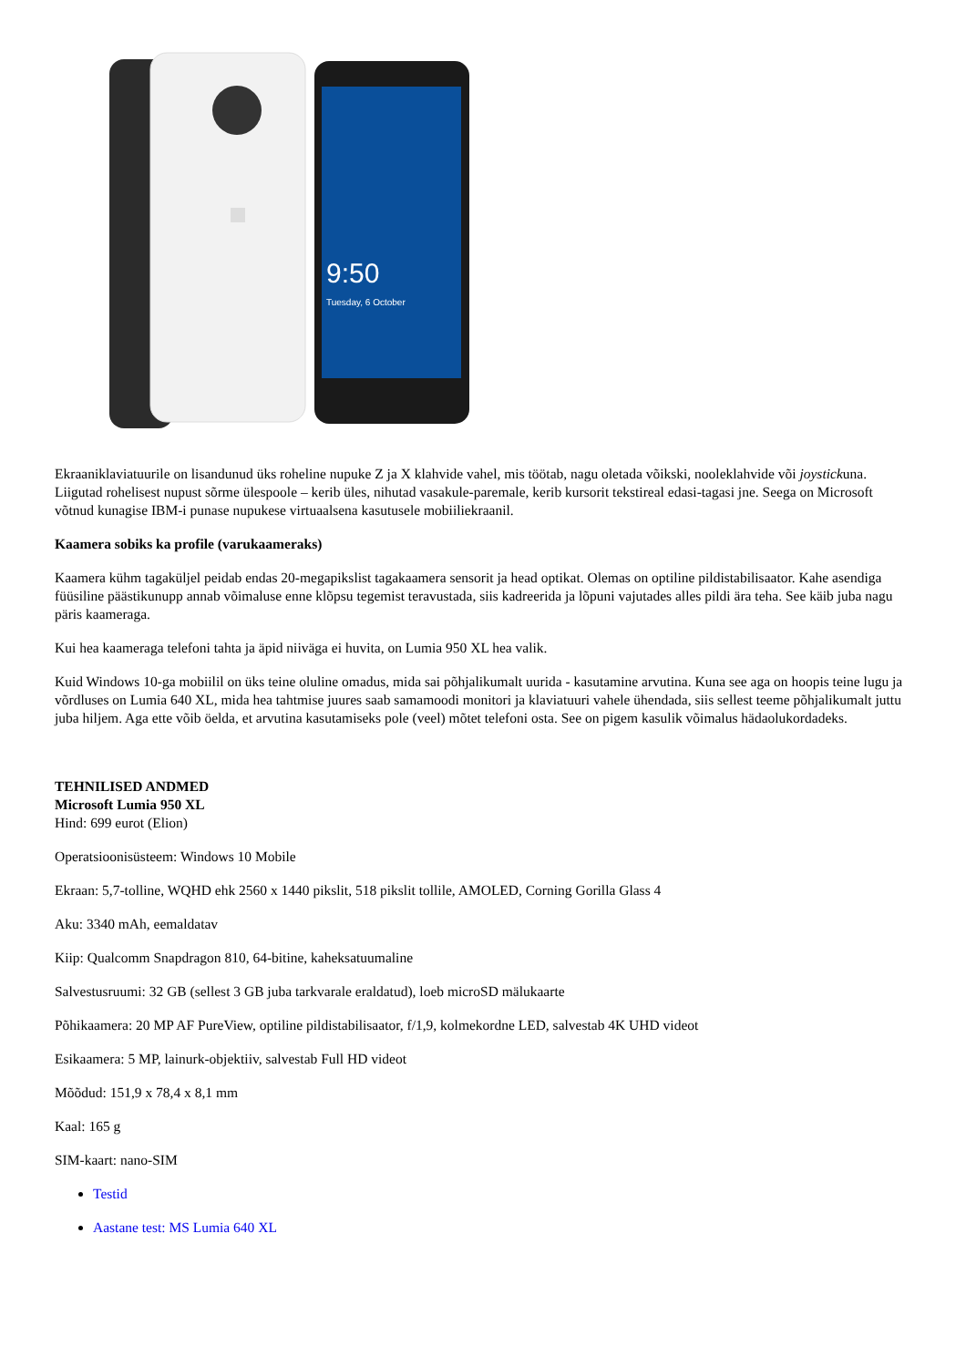9:50
Tuesday, 6 October
Ekraaniklaviatuurile on lisandunud üks roheline nupuke Z ja X klahvide vahel, mis töötab, nagu oletada võikski, nooleklahvide või joystickuna. Liigutad rohelisest nupust sõrme ülespoole – kerib üles, nihutad vasakule-paremale, kerib kursorit tekstireal edasi-tagasi jne. Seega on Microsoft võtnud kunagise IBM-i punase nupukese virtuaalsena kasutusele mobiiliekraanil.
Kaamera sobiks ka profile (varukaameraks)
Kaamera kühm tagaküljel peidab endas 20-megapikslist tagakaamera sensorit ja head optikat. Olemas on optiline pildistabilisaator. Kahe asendiga füüsiline päästikunupp annab võimaluse enne klõpsu tegemist teravustada, siis kadreerida ja lõpuni vajutades alles pildi ära teha. See käib juba nagu päris kaameraga.
Kui hea kaameraga telefoni tahta ja äpid niiväga ei huvita, on Lumia 950 XL hea valik.
Kuid Windows 10-ga mobiilil on üks teine oluline omadus, mida sai põhjalikumalt uurida - kasutamine arvutina. Kuna see aga on hoopis teine lugu ja võrdluses on Lumia 640 XL, mida hea tahtmise juures saab samamoodi monitori ja klaviatuuri vahele ühendada, siis sellest teeme põhjalikumalt juttu juba hiljem. Aga ette võib öelda, et arvutina kasutamiseks pole (veel) mõtet telefoni osta. See on pigem kasulik võimalus hädaolukordadeks.
TEHNILISED ANDMED
Microsoft Lumia 950 XL
Hind: 699 eurot (Elion)
Operatsioonisüsteem: Windows 10 Mobile
Ekraan: 5,7-tolline, WQHD ehk 2560 x 1440 pikslit, 518 pikslit tollile, AMOLED, Corning Gorilla Glass 4
Aku: 3340 mAh, eemaldatav
Kiip: Qualcomm Snapdragon 810, 64-bitine, kaheksatuumaline
Salvestusruumi: 32 GB (sellest 3 GB juba tarkvarale eraldatud), loeb microSD mälukaarte
Põhikaamera: 20 MP AF PureView, optiline pildistabilisaator, f/1,9, kolmekordne LED, salvestab 4K UHD videot
Esikaamera: 5 MP, lainurk-objektiiv, salvestab Full HD videot
Mõõdud: 151,9 x 78,4 x 8,1 mm
Kaal: 165 g
SIM-kaart: nano-SIM
Testid
Aastane test: MS Lumia 640 XL